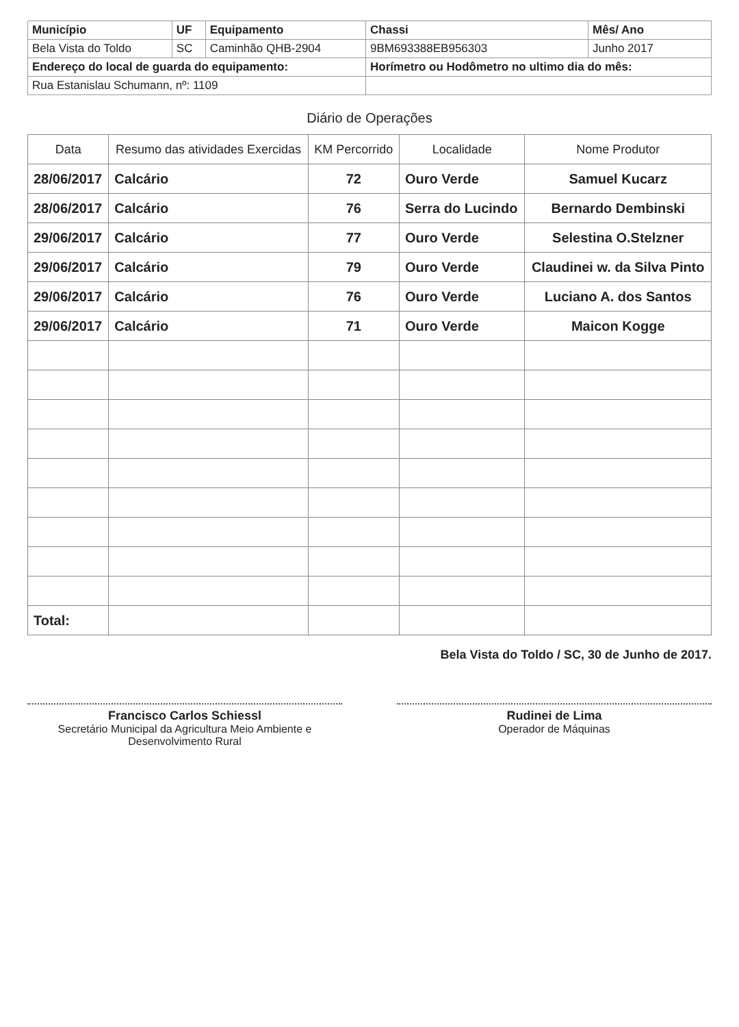| Município | UF | Equipamento | Chassi | Mês/ Ano |
| Bela Vista do Toldo | SC | Caminhão QHB-2904 | 9BM693388EB956303 | Junho 2017 |
| Endereço do local de guarda do equipamento: | | | Horímetro ou Hodômetro no ultimo dia do mês: | |
| Rua Estanislau Schumann, nº: 1109 | | | | |
Diário de Operações
| Data | Resumo das atividades Exercidas | KM Percorrido | Localidade | Nome Produtor |
| --- | --- | --- | --- | --- |
| 28/06/2017 | Calcário | 72 | Ouro Verde | Samuel Kucarz |
| 28/06/2017 | Calcário | 76 | Serra do Lucindo | Bernardo Dembinski |
| 29/06/2017 | Calcário | 77 | Ouro Verde | Selestina O.Stelzner |
| 29/06/2017 | Calcário | 79 | Ouro Verde | Claudinei w. da Silva Pinto |
| 29/06/2017 | Calcário | 76 | Ouro Verde | Luciano A. dos Santos |
| 29/06/2017 | Calcário | 71 | Ouro Verde | Maicon Kogge |
| Total: | | | | |
Bela Vista do Toldo / SC, 30 de Junho de 2017.
Francisco Carlos Schiessl
Secretário Municipal da Agricultura Meio Ambiente e Desenvolvimento Rural
Rudinei de Lima
Operador de Máquinas